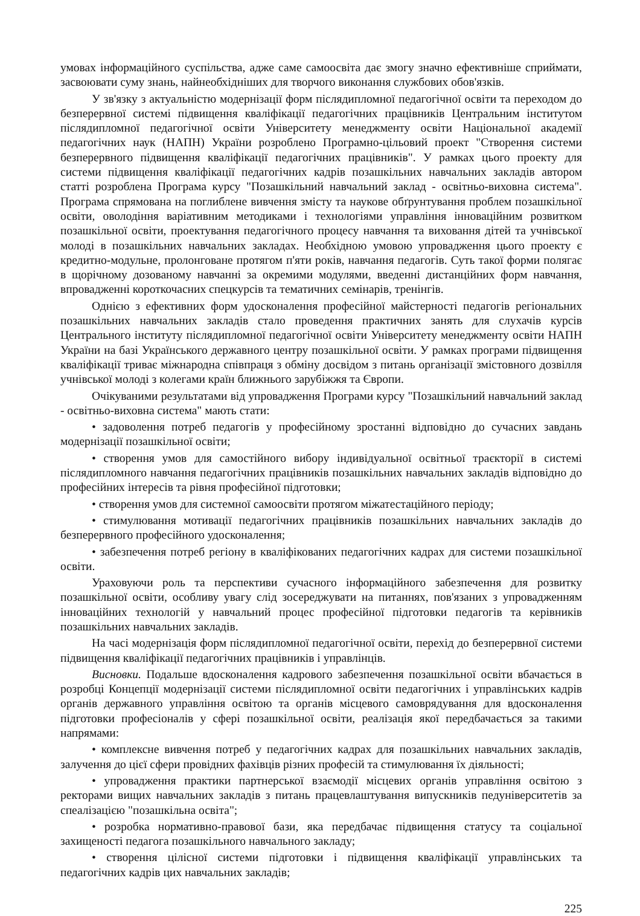умовах інформаційного суспільства, адже саме самоосвіта дає змогу значно ефективніше сприймати, засвоювати суму знань, найнеобхідніших для творчого виконання службових обов'язків.
У зв'язку з актуальністю модернізації форм післядипломної педагогічної освіти та переходом до безперервної системі підвищення кваліфікації педагогічних працівників Центральним інститутом післядипломної педагогічної освіти Університету менеджменту освіти Національної академії педагогічних наук (НАПН) України розроблено Програмно-цільовий проект "Створення системи безперервного підвищення кваліфікації педагогічних працівників". У рамках цього проекту для системи підвищення кваліфікації педагогічних кадрів позашкільних навчальних закладів автором статті розроблена Програма курсу "Позашкільний навчальний заклад - освітньо-виховна система". Програма спрямована на поглиблене вивчення змісту та наукове обґрунтування проблем позашкільної освіти, оволодіння варіативним методиками і технологіями управління інноваційним розвитком позашкільної освіти, проектування педагогічного процесу навчання та виховання дітей та учнівської молоді в позашкільних навчальних закладах. Необхідною умовою упровадження цього проекту є кредитно-модульне, пролонговане протягом п'яти років, навчання педагогів. Суть такої форми полягає в щорічному дозованому навчанні за окремими модулями, введенні дистанційних форм навчання, впровадженні короткочасних спецкурсів та тематичних семінарів, тренінгів.
Однією з ефективних форм удосконалення професійної майстерності педагогів регіональних позашкільних навчальних закладів стало проведення практичних занять для слухачів курсів Центрального інституту післядипломної педагогічної освіти Університету менеджменту освіти НАПН України на базі Українського державного центру позашкільної освіти. У рамках програми підвищення кваліфікації триває міжнародна співпраця з обміну досвідом з питань організації змістовного дозвілля учнівської молоді з колегами країн ближнього зарубіжжя та Європи.
Очікуваними результатами від упровадження Програми курсу "Позашкільний навчальний заклад - освітньо-виховна система" мають стати:
• задоволення потреб педагогів у професійному зростанні відповідно до сучасних завдань модернізації позашкільної освіти;
• створення умов для самостійного вибору індивідуальної освітньої траєкторії в системі післядипломного навчання педагогічних працівників позашкільних навчальних закладів відповідно до професійних інтересів та рівня професійної підготовки;
• створення умов для системної самоосвіти протягом міжатестаційного періоду;
• стимулювання мотивації педагогічних працівників позашкільних навчальних закладів до безперервного професійного удосконалення;
• забезпечення потреб регіону в кваліфікованих педагогічних кадрах для системи позашкільної освіти.
Ураховуючи роль та перспективи сучасного інформаційного забезпечення для розвитку позашкільної освіти, особливу увагу слід зосереджувати на питаннях, пов'язаних з упровадженням інноваційних технологій у навчальний процес професійної підготовки педагогів та керівників позашкільних навчальних закладів.
На часі модернізація форм післядипломної педагогічної освіти, перехід до безперервної системи підвищення кваліфікації педагогічних працівників і управлінців.
Висновки. Подальше вдосконалення кадрового забезпечення позашкільної освіти вбачається в розробці Концепції модернізації системи післядипломної освіти педагогічних і управлінських кадрів органів державного управління освітою та органів місцевого самоврядування для вдосконалення підготовки професіоналів у сфері позашкільної освіти, реалізація якої передбачається за такими напрямами:
• комплексне вивчення потреб у педагогічних кадрах для позашкільних навчальних закладів, залучення до цієї сфери провідних фахівців різних професій та стимулювання їх діяльності;
• упровадження практики партнерської взаємодії місцевих органів управління освітою з ректорами вищих навчальних закладів з питань працевлаштування випускників педуніверситетів за спеалізацією "позашкільна освіта";
• розробка нормативно-правової бази, яка передбачає підвищення статусу та соціальної захищеності педагога позашкільного навчального закладу;
• створення цілісної системи підготовки і підвищення кваліфікації управлінських та педагогічних кадрів цих навчальних закладів;
225